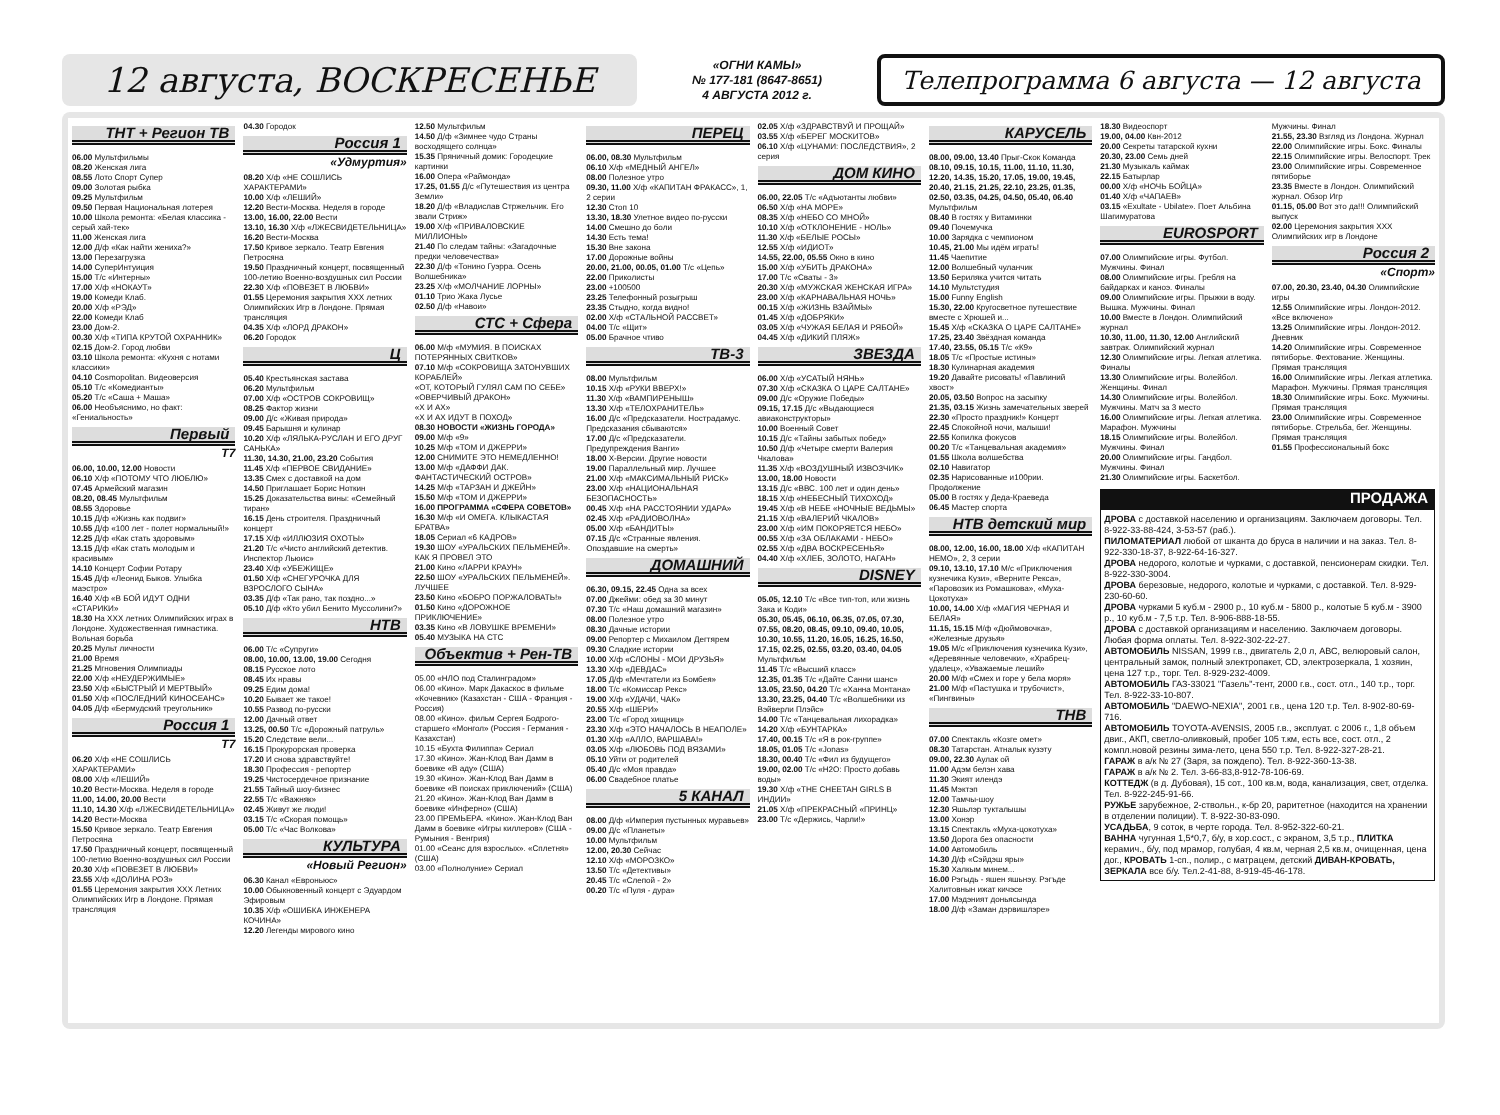12 августа, ВОСКРЕСЕНЬЕ
«ОГНИ КАМЫ»
№ 177-181 (8647-8651)
4 АВГУСТА 2012 г.
Телепрограмма 6 августа — 12 августа
ТНТ + Регион ТВ
06.00 Мультфильмы
08.20 Женская лига
08.55 Лото Спорт Супер
09.00 Золотая рыбка
09.25 Мультфильм
09.50 Первая Национальная лотерея
10.00 Школа ремонта: «Белая классика - серый хай-тек»
11.00 Женская лига
12.00 Д/ф «Как найти жениха?»
13.00 Перезагрузка
14.00 СуперИнтуиция
15.00 Т/с «Интерны»
17.00 Х/ф «НОКАУТ»
19.00 Комеди Клаб.
20.00 Х/ф «РЭД»
22.00 Комеди Клаб
23.00 Дом-2.
00.30 Х/ф «ТИПА КРУТОЙ ОХРАННИК»
02.15 Дом-2. Город любви
03.10 Школа ремонта: «Кухня с нотами классики»
04.10 Cosmopolitan. Видеоверсия
05.10 Т/с «Комедианты»
05.20 Т/с «Саша + Маша»
06.00 Необъяснимо, но факт: «Гениальность»
Первый
Т7
06.00, 10.00, 12.00 Новости
06.10 Х/ф «ПОТОМУ ЧТО ЛЮБЛЮ»
07.45 Армейский магазин
08.20, 08.45 Мультфильм
08.55 Здоровье
10.15 Д/ф «Жизнь как подвиг»
10.55 Д/ф «100 лет - полет нормальный!»
12.25 Д/ф «Как стать здоровым»
13.15 Д/ф «Как стать молодым и красивым»
14.10 Концерт Софии Ротару
15.45 Д/ф «Леонид Быков. Улыбка маэстро»
16.40 Х/ф «В БОЙ ИДУТ ОДНИ «СТАРИКИ»
18.30 На XXX летних Олимпийских играх в Лондоне. Художественная гимнастика. Вольная борьба
20.25 Мульт личности
21.00 Время
21.25 Мгновения Олимпиады
22.00 Х/ф «НЕУДЕРЖИМЫЕ»
23.50 Х/ф «БЫСТРЫЙ И МЕРТВЫЙ»
01.50 Х/ф «ПОСЛЕДНИЙ КИНОСЕАНС»
04.05 Д/ф «Бермудский треугольник»
Россия 1
Т7
06.20 Х/ф «НЕ СОШЛИСЬ ХАРАКТЕРАМИ»
08.00 Х/ф «ЛЕШИЙ»
10.20 Вести-Москва. Неделя в городе
11.00, 14.00, 20.00 Вести
11.10, 14.30 Х/ф «ЛЖЕСВИДЕТЕЛЬНИЦА»
14.20 Вести-Москва
15.50 Кривое зеркало. Театр Евгения Петросяна
17.50 Праздничный концерт, посвященный 100-летию Военно-воздушных сил России
20.30 Х/ф «ПОВЕЗЕТ В ЛЮБВИ»
23.55 Х/ф «ДОЛИНА РОЗ»
01.55 Церемония закрытия XXX Летних Олимпийских Игр в Лондоне. Прямая трансляция
04.30 Городок
Россия 1
«Удмуртия»
08.20 Х/ф «НЕ СОШЛИСЬ ХАРАКТЕРАМИ»
10.00 Х/ф «ЛЕШИЙ»
12.20 Вести-Москва. Неделя в городе
13.00, 16.00, 22.00 Вести
13.10, 16.30 Х/ф «ЛЖЕСВИДЕТЕЛЬНИЦА»
16.20 Вести-Москва
17.50 Кривое зеркало. Театр Евгения Петросяна
19.50 Праздничный концерт, посвященный 100-летию Военно-воздушных сил России
22.30 Х/ф «ПОВЕЗЕТ В ЛЮБВИ»
01.55 Церемония закрытия XXX летних Олимпийских Игр в Лондоне. Прямая трансляция
04.35 Х/ф «ЛОРД ДРАКОН»
06.20 Городок
Ц
05.40 Крестьянская застава
06.20 Мультфильм
07.00 Х/ф «ОСТРОВ СОКРОВИЩ»
08.25 Фактор жизни
09.00 Д/с «Живая природа»
09.45 Барышня и кулинар
10.20 Х/ф «ЛЯЛЬКА-РУСЛАН И ЕГО ДРУГ САНЬКА»
11.30, 14.30, 21.00, 23.20 События
11.45 Х/ф «ПЕРВОЕ СВИДАНИЕ»
13.35 Смех с доставкой на дом
14.50 Приглашает Борис Ноткин
15.25 Доказательства вины: «Семейный тиран»
16.15 День строителя. Праздничный концерт
17.15 Х/ф «ИЛЛЮЗИЯ ОХОТЫ»
21.20 Т/с «Чисто английский детектив. Инспектор Льюис»
23.40 Х/ф «УБЕЖИЩЕ»
01.50 Х/ф «СНЕГУРОЧКА ДЛЯ ВЗРОСЛОГО СЫНА»
03.35 Д/ф «Так рано, так поздно...»
05.10 Д/ф «Кто убил Бенито Муссолини?»
НТВ
06.00 Т/с «Супруги»
08.00, 10.00, 13.00, 19.00 Сегодня
08.15 Русское лото
08.45 Их нравы
09.25 Едим дома!
10.20 Бывает же такое!
10.55 Развод по-русски
12.00 Дачный ответ
13.25, 00.50 Т/с «Дорожный патруль»
15.20 Следствие вели...
16.15 Прокурорская проверка
17.20 И снова здравствуйте!
18.30 Профессия - репортер
19.25 Чистосердечное признание
21.55 Тайный шоу-бизнес
22.55 Т/с «Важняк»
02.45 Живут же люди!
03.15 Т/с «Скорая помощь»
05.00 Т/с «Час Волкова»
КУЛЬТУРА
«Новый Регион»
06.30 Канал «Евроньюс»
10.00 Обыкновенный концерт с Эдуардом Эфировым
10.35 Х/ф «ОШИБКА ИНЖЕНЕРА КОЧИНА»
12.20 Легенды мирового кино
12.50 Мультфильм
14.50 Д/ф «Зимнее чудо Страны восходящего солнца»
15.35 Пряничный домик: Городецкие картинки
16.00 Опера «Раймонда»
17.25, 01.55 Д/с «Путешествия из центра Земли»
18.20 Д/ф «Владислав Стржельчик. Его звали Стриж»
19.00 Х/ф «ПРИВАЛОВСКИЕ МИЛЛИОНЫ»
21.40 По следам тайны: «Загадочные предки человечества»
22.30 Д/ф «Тонино Гуэрра. Осень Волшебника»
23.25 Х/ф «МОЛЧАНИЕ ЛОРНЫ»
01.10 Трио Жака Лусье
02.50 Д/ф «Навои»
СТС + Сфера
06.00 М/ф «МУМИЯ. В ПОИСКАХ ПОТЕРЯННЫХ СВИТКОВ»
07.10 М/ф «СОКРОВИЩА ЗАТОНУВШИХ КОРАБЛЕЙ»
«ОТ, КОТОРЫЙ ГУЛЯЛ САМ ПО СЕБЕ»
«ОВЕРЧИВЫЙ ДРАКОН»
«Х И АХ»
«Х И АХ ИДУТ В ПОХОД»
08.30 НОВОСТИ «ЖИЗНЬ ГОРОДА»
09.00 М/ф «9»
10.25 М/ф «ТОМ И ДЖЕРРИ»
12.00 СНИМИТЕ ЭТО НЕМЕДЛЕННО!
13.00 М/ф «ДАФФИ ДАК. ФАНТАСТИЧЕСКИЙ ОСТРОВ»
14.25 М/ф «ТАРЗАН И ДЖЕЙН»
15.50 М/ф «ТОМ И ДЖЕРРИ»
16.00 ПРОГРАММА «СФЕРА СОВЕТОВ»
16.30 М/ф «И ОМЕГА. КЛЫКАСТАЯ БРАТВА»
18.05 Сериал «6 КАДРОВ»
19.30 ШОУ «УРАЛЬСКИХ ПЕЛЬМЕНЕЙ». КАК Я ПРОВЕЛ ЭТО
21.00 Кино «ЛАРРИ КРАУН»
22.50 ШОУ «УРАЛЬСКИХ ПЕЛЬМЕНЕЙ». ЛУЧШЕЕ
23.50 Кино «БОБРО ПОРЖАЛОВАТЬ!»
01.50 Кино «ДОРОЖНОЕ ПРИКЛЮЧЕНИЕ»
03.35 Кино «В ЛОВУШКЕ ВРЕМЕНИ»
05.40 МУЗЫКА НА СТС
Объектив + Рен-ТВ
05.00 «НЛО под Сталинградом»
06.00 «Кино». Марк Дакаскос в фильме «Кочевник» (Казахстан - США - Франция - Россия)
08.00 «Кино». фильм Сергея Бодрого-старшего «Монгол» (Россия - Германия - Казахстан)
10.15 «Бухта Филиппа» Сериал
17.30 «Кино». Жан-Клод Ван Дамм в боевике «В аду» (США)
19.30 «Кино». Жан-Клод Ван Дамм в боевике «В поисках приключений» (США)
21.20 «Кино». Жан-Клод Ван Дамм в боевике «Инферно» (США)
23.00 ПРЕМЬЕРА. «Кино». Жан-Клод Ван Дамм в боевике «Игры киллеров» (США - Румыния - Венгрия)
01.00 «Сеанс для взрослых». «Сплетня» (США)
03.00 «Полнолуние» Сериал
ПЕРЕЦ
06.00, 08.30 Мультфильм
06.10 Х/ф «МЕДНЫЙ АНГЕЛ»
08.00 Полезное утро
09.30, 11.00 Х/ф «КАПИТАН ФРАКАСС», 1, 2 серии
12.30 Стоп 10
13.30, 18.30 Улетное видео по-русски
14.00 Смешно до боли
14.30 Есть тема!
15.30 Вне закона
17.00 Дорожные войны
20.00, 21.00, 00.05, 01.00 Т/с «Цепь»
22.00 Приколисты
23.00 +100500
23.25 Телефонный розыгрыш
23.35 Стыдно, когда видно!
02.00 Х/ф «СТАЛЬНОЙ РАССВЕТ»
04.00 Т/с «Щит»
05.00 Брачное чтиво
ТВ-3
08.00 Мультфильм
10.15 Х/ф «РУКИ ВВЕРХ!»
11.30 Х/ф «ВАМПИРЕНЫШ»
13.30 Х/ф «ТЕЛОХРАНИТЕЛЬ»
16.00 Д/с «Предсказатели. Нострадамус. Предсказания сбываются»
17.00 Д/с «Предсказатели. Предупреждения Ванги»
18.00 Х-Версии. Другие новости
19.00 Параллельный мир. Лучшее
21.00 Х/ф «МАКСИМАЛЬНЫЙ РИСК»
23.00 Х/ф «НАЦИОНАЛЬНАЯ БЕЗОПАСНОСТЬ»
00.45 Х/ф «НА РАССТОЯНИИ УДАРА»
02.45 Х/ф «РАДИОВОЛНА»
05.00 Х/ф «БАНДИТЫ»
07.15 Д/с «Странные явления. Опоздавшие на смерть»
ДОМАШНИЙ
06.30, 09.15, 22.45 Одна за всех
07.00 Джейми: обед за 30 минут
07.30 Т/с «Наш домашний магазин»
08.00 Полезное утро
08.30 Дачные истории
09.00 Репортер с Михаилом Дегтярем
09.30 Сладкие истории
10.00 Х/ф «СЛОНЫ - МОИ ДРУЗЬЯ»
13.30 Х/ф «ДЕВДАС»
17.05 Д/ф «Мечтатели из Бомбея»
18.00 Т/с «Комиссар Рекс»
19.00 Х/ф «УДАЧИ, ЧАК»
20.55 Х/ф «ШЕРИ»
23.00 Т/с «Город хищниц»
23.30 Х/ф «ЭТО НАЧАЛОСЬ В НЕАПОЛЕ»
01.30 Х/ф «АЛЛО, ВАРШАВА!»
03.05 Х/ф «ЛЮБОВЬ ПОД ВЯЗАМИ»
05.10 Уйти от родителей
05.40 Д/с «Моя правда»
06.00 Свадебное платье
5 КАНАЛ
08.00 Д/ф «Империя пустынных муравьев»
09.00 Д/с «Планеты»
10.00 Мультфильм
12.00, 20.30 Сейчас
12.10 Х/ф «МОРОЗКО»
13.50 Т/с «Детективы»
20.45 Т/с «Слепой - 2»
00.20 Т/с «Пуля - дура»
02.05 Х/ф «ЗДРАВСТВУЙ И ПРОЩАЙ»
03.55 Х/ф «БЕРЕГ МОСКИТОВ»
06.10 Х/ф «ЦУНАМИ: ПОСЛЕДСТВИЯ», 2 серия
ДОМ КИНО
06.00, 22.05 Т/с «Адъютанты любви»
06.50 Х/ф «НА МОРЕ»
08.35 Х/ф «НЕБО СО МНОЙ»
10.10 Х/ф «ОТКЛОНЕНИЕ - НОЛЬ»
11.30 Х/ф «БЕЛЫЕ РОСЫ»
12.55 Х/ф «ИДИОТ»
14.55, 22.00, 05.55 Окно в кино
15.00 Х/ф «УБИТЬ ДРАКОНА»
17.00 Т/с «Сваты - 3»
20.30 Х/ф «МУЖСКАЯ ЖЕНСКАЯ ИГРА»
23.00 Х/ф «КАРНАВАЛЬНАЯ НОЧЬ»
00.15 Х/ф «ЖИЗНЬ ВЗАЙМЫ»
01.45 Х/ф «ДОБРЯКИ»
03.05 Х/ф «ЧУЖАЯ БЕЛАЯ И РЯБОЙ»
04.45 Х/ф «ДИКИЙ ПЛЯЖ»
ЗВЕЗДА
06.00 Х/ф «УСАТЫЙ НЯНЬ»
07.30 Х/ф «СКАЗКА О ЦАРЕ САЛТАНЕ»
09.00 Д/с «Оружие Победы»
09.15, 17.15 Д/с «Выдающиеся авиаконструкторы»
10.00 Военный Совет
10.15 Д/с «Тайны забытых побед»
10.50 Д/ф «Четыре смерти Валерия Чкалова»
11.35 Х/ф «ВОЗДУШНЫЙ ИЗВОЗЧИК»
13.00, 18.00 Новости
13.15 Д/с «ВВС. 100 лет и один день»
18.15 Х/ф «НЕБЕСНЫЙ ТИХОХОД»
19.45 Х/ф «В НЕБЕ «НОЧНЫЕ ВЕДЬМЫ»
21.15 Х/ф «ВАЛЕРИЙ ЧКАЛОВ»
23.00 Х/ф «ИМ ПОКОРЯЕТСЯ НЕБО»
00.55 Х/ф «ЗА ОБЛАКАМИ - НЕБО»
02.55 Х/ф «ДВА ВОСКРЕСЕНЬЯ»
04.40 Х/ф «ХЛЕБ, ЗОЛОТО, НАГАН»
DISNEY
05.05, 12.10 Т/с «Все тип-топ, или жизнь Зака и Коди»
05.30, 05.45, 06.10, 06.35, 07.05, 07.30, 07.55, 08.20, 08.45, 09.10, 09.40, 10.05, 10.30, 10.55, 11.20, 16.05, 16.25, 16.50, 17.15, 02.25, 02.55, 03.20, 03.40, 04.05 Мультфильм
11.45 Т/с «Высший класс»
12.35, 01.35 Т/с «Дайте Санни шанс»
13.05, 23.50, 04.20 Т/с «Ханна Монтана»
13.30, 23.25, 04.40 Т/с «Волшебники из Вэйверли Плэйс»
14.00 Т/с «Танцевальная лихорадка»
14.20 Х/ф «БУНТАРКА»
17.40, 00.15 Т/с «Я в рок-группе»
18.05, 01.05 Т/с «Jonas»
18.30, 00.40 Т/с «Фил из будущего»
19.00, 02.00 Т/с «H2O: Просто добавь воды»
19.30 Х/ф «THE CHEETAH GIRLS В ИНДИИ»
21.05 Х/ф «ПРЕКРАСНЫЙ «ПРИНЦ»
23.00 Т/с «Держись, Чарли!»
КАРУСЕЛЬ
08.00, 09.00, 13.40 Прыг-Скок Команда
08.10, 09.15, 10.15, 11.00, 11.10, 11.30, 12.20, 14.35, 15.20, 17.05, 19.00, 19.45, 20.40, 21.15, 21.25, 22.10, 23.25, 01.35, 02.50, 03.35, 04.25, 04.50, 05.40, 06.40 Мультфильм
08.40 В гостях у Витаминки
09.40 Почемучка
10.00 Зарядка с чемпионом
10.45, 21.00 Мы идём играть!
11.45 Чаепитие
12.00 Волшебный чуланчик
13.50 Бериляка учится читать
14.10 Мультстудия
15.00 Funny English
15.30, 22.00 Кругосветное путешествие вместе с Хрюшей и...
15.45 Х/ф «СКАЗКА О ЦАРЕ САЛТАНЕ»
17.25, 23.40 Звёздная команда
17.40, 23.55, 05.15 Т/с «К9»
18.05 Т/с «Простые истины»
18.30 Кулинарная академия
19.20 Давайте рисовать! «Павлиний хвост»
20.05, 03.50 Вопрос на засыпку
21.35, 03.15 Жизнь замечательных зверей
22.30 «Просто праздник!» Концерт
22.45 Спокойной ночи, малыши!
22.55 Копилка фокусов
00.20 Т/с «Танцевальная академия»
01.55 Школа волшебства
02.10 Навигатор
02.35 Нарисованные и100рии. Продолжение
05.00 В гостях у Деда-Краеведа
06.45 Мастер спорта
НТВ детский мир
08.00, 12.00, 16.00, 18.00 Х/ф «КАПИТАН НЕМО», 2, 3 серии
09.10, 13.10, 17.10 М/с «Приключения кузнечика Кузи», «Верните Рекса», «Паровозик из Ромашкова», «Муха-Цокотуха»
10.00, 14.00 Х/ф «МАГИЯ ЧЕРНАЯ И БЕЛАЯ»
11.15, 15.15 М/ф «Дюймовочка», «Железные друзья»
19.05 М/с «Приключения кузнечика Кузи», «Деревянные человечки», «Храбрец-удалец», «Уважаемые леший»
20.00 М/ф «Смех и горе у бела моря»
21.00 М/ф «Пастушка и трубочист», «Пингвины»
ТНВ
07.00 Спектакль «Козге омет»
08.30 Татарстан. Атналык кузэту
09.00, 22.30 Аулак ой
11.00 Адэм белэн хава
11.30 Экият илендэ
11.45 Мэктэп
12.00 Тамчы-шоу
12.30 Яшьлэр тукталышы
13.00 Хонэр
13.15 Спектакль «Муха-цокотуха»
13.50 Дорога без опасности
14.00 Автомобиль
14.30 Д/ф «Сэйдэш яры»
15.30 Халкым минем...
16.00 Рэгыдь - яшен яшьнэу. Рэгъде Халитовнын ижат кичэсе
17.00 Мэдэният доньясында
18.00 Д/ф «Заман дэрвишлэре»
18.30 Видеоспорт
19.00, 04.00 Квн-2012
20.00 Секреты татарской кухни
20.30, 23.00 Семь дней
21.30 Музыкаль каймак
22.15 Батырлар
00.00 Х/ф «НОЧЬ БОЙЦА»
01.40 Х/ф «ЧАПАЕВ»
03.15 «Exultate - Ubilate». Поет Альбина Шагимуратова
EUROSPORT
07.00 Олимпийские игры. Футбол. Мужчины. Финал
08.00 Олимпийские игры. Гребля на байдарках и каноэ. Финалы
09.00 Олимпийские игры. Прыжки в воду. Вышка. Мужчины. Финал
10.00 Вместе в Лондон. Олимпийский журнал
10.30, 11.00, 11.30, 12.00 Английский завтрак. Олимпийский журнал
12.30 Олимпийские игры. Легкая атлетика. Финалы
13.30 Олимпийские игры. Волейбол. Женщины. Финал
14.30 Олимпийские игры. Волейбол. Мужчины. Матч за 3 место
16.00 Олимпийские игры. Легкая атлетика. Марафон. Мужчины
18.15 Олимпийские игры. Волейбол. Мужчины. Финал
20.00 Олимпийские игры. Гандбол. Мужчины. Финал
21.30 Олимпийские игры. Баскетбол.
Мужчины. Финал
21.55, 23.30 Взгляд из Лондона. Журнал
22.00 Олимпийские игры. Бокс. Финалы
22.15 Олимпийские игры. Велоспорт. Трек
23.00 Олимпийские игры. Современное пятиборье
23.35 Вместе в Лондон. Олимпийский журнал. Обзор Игр
01.15, 05.00 Вот это да!!! Олимпийский выпуск
02.00 Церемония закрытия XXX Олимпийских игр в Лондоне
Россия 2
«Спорт»
07.00, 20.30, 23.40, 04.30 Олимпийские игры
12.55 Олимпийские игры. Лондон-2012. «Все включено»
13.25 Олимпийские игры. Лондон-2012. Дневник
14.20 Олимпийские игры. Современное пятиборье. Фехтование. Женщины. Прямая трансляция
16.00 Олимпийские игры. Легкая атлетика. Марафон. Мужчины. Прямая трансляция
18.30 Олимпийские игры. Бокс. Мужчины. Прямая трансляция
23.00 Олимпийские игры. Современное пятиборье. Стрельба, бег. Женщины. Прямая трансляция
01.55 Профессиональный бокс
ПРОДАЖА
ДРОВА с доставкой населению и организациям. Заключаем договоры. Тел. 8-922-33-88-424, 3-53-57 (раб.).
ПИЛОМАТЕРИАЛ любой от шканта до бруса в наличии и на заказ. Тел. 8-922-330-18-37, 8-922-64-16-327.
ДРОВА недорого, колотые и чурками, с доставкой, пенсионерам скидки. Тел. 8-922-330-3004.
ДРОВА березовые, недорого, колотые и чурками, с доставкой. Тел. 8-929-230-60-60.
ДРОВА чурками 5 куб.м - 2900 р., 10 куб.м - 5800 р., колотые 5 куб.м - 3900 р., 10 куб.м - 7,5 т.р. Тел. 8-906-888-18-55.
ДРОВА с доставкой организациям и населению. Заключаем договоры. Любая форма оплаты. Тел. 8-922-302-22-27.
АВТОМОБИЛЬ NISSAN, 1999 г.в., двигатель 2,0 л, АВС, велюровый салон, центральный замок, полный электропакет, CD, электрозеркала, 1 хозяин, цена 127 т.р., торг. Тел. 8-929-232-4009.
АВТОМОБИЛЬ ГАЗ-33021 "Газель"-тент, 2000 г.в., сост. отл., 140 т.р., торг. Тел. 8-922-33-10-807.
АВТОМОБИЛЬ "DAEWO-NEXIA", 2001 г.в., цена 120 т.р. Тел. 8-902-80-69-716.
АВТОМОБИЛЬ TOYOTA-AVENSIS, 2005 г.в., эксплуат. с 2006 г., 1,8 объем двиг., АКП, светло-оливковый, пробег 105 т.км, есть все, сост. отл., 2 компл.новой резины зима-лето, цена 550 т.р. Тел. 8-922-327-28-21.
ГАРАЖ в а/к № 27 (Заря, за пождепо). Тел. 8-922-360-13-38.
ГАРАЖ в а/к № 2. Тел. 3-66-83,8-912-78-106-69.
КОТТЕДЖ (в д. Дубовая), 15 сот., 100 кв.м, вода, канализация, свет, отделка. Тел. 8-922-245-91-66.
РУЖЬЕ зарубежное, 2-ствольн., к-бр 20, раритетное (находится на хранении в отделении полиции). Т. 8-922-30-83-090.
УСАДЬБА, 9 соток, в черте города. Тел. 8-952-322-60-21.
ВАННА чугунная 1,5*0,7, б/у, в хор.сост., с экраном, 3,5 т.р., ПЛИТКА керамич., б/у, под мрамор, голубая, 4 кв.м, черная 2,5 кв.м, очищенная, цена дог., КРОВАТЬ 1-сп., полир., с матрацем, детский ДИВАН-КРОВАТЬ, ЗЕРКАЛА все б/у. Тел.2-41-88, 8-919-45-46-178.